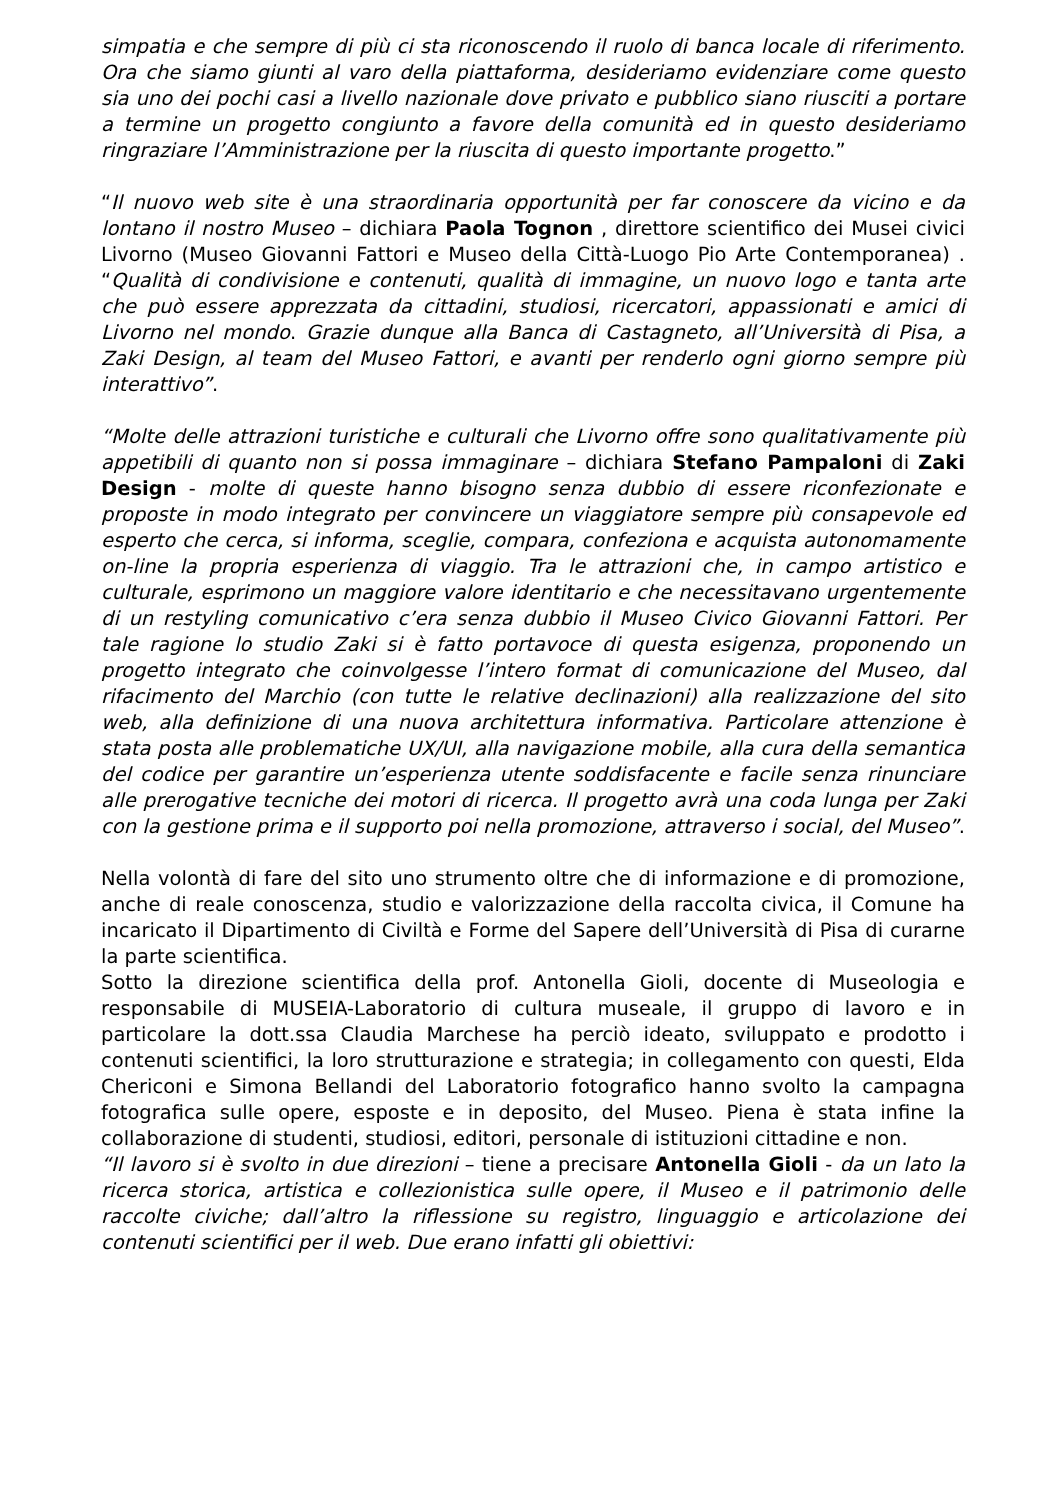simpatia e che sempre di più ci sta riconoscendo il ruolo di banca locale di riferimento. Ora che siamo giunti al varo della piattaforma, desideriamo evidenziare come questo sia uno dei pochi casi a livello nazionale dove privato e pubblico siano riusciti a portare a termine un progetto congiunto a favore della comunità ed in questo desideriamo ringraziare l’Amministrazione per la riuscita di questo importante progetto.”
“Il nuovo web site è una straordinaria opportunità per far conoscere da vicino e da lontano il nostro Museo – dichiara Paola Tognon , direttore scientifico dei Musei civici Livorno (Museo Giovanni Fattori e Museo della Città-Luogo Pio Arte Contemporanea) . “Qualità di condivisione e contenuti, qualità di immagine, un nuovo logo e tanta arte che può essere apprezzata da cittadini, studiosi, ricercatori, appassionati e amici di Livorno nel mondo. Grazie dunque alla Banca di Castagneto, all’Università di Pisa, a Zaki Design, al team del Museo Fattori, e avanti per renderlo ogni giorno sempre più interattivo”.
“Molte delle attrazioni turistiche e culturali che Livorno offre sono qualitativamente più appetibili di quanto non si possa immaginare – dichiara Stefano Pampaloni di Zaki Design - molte di queste hanno bisogno senza dubbio di essere riconfezionate e proposte in modo integrato per convincere un viaggiatore sempre più consapevole ed esperto che cerca, si informa, sceglie, compara, confeziona e acquista autonomamente on-line la propria esperienza di viaggio. Tra le attrazioni che, in campo artistico e culturale, esprimono un maggiore valore identitario e che necessitavano urgentemente di un restyling comunicativo c’era senza dubbio il Museo Civico Giovanni Fattori. Per tale ragione lo studio Zaki si è fatto portavoce di questa esigenza, proponendo un progetto integrato che coinvolgesse l’intero format di comunicazione del Museo, dal rifacimento del Marchio (con tutte le relative declinazioni) alla realizzazione del sito web, alla definizione di una nuova architettura informativa. Particolare attenzione è stata posta alle problematiche UX/UI, alla navigazione mobile, alla cura della semantica del codice per garantire un’esperienza utente soddisfacente e facile senza rinunciare alle prerogative tecniche dei motori di ricerca. Il progetto avrà una coda lunga per Zaki con la gestione prima e il supporto poi nella promozione, attraverso i social, del Museo”.
Nella volontà di fare del sito uno strumento oltre che di informazione e di promozione, anche di reale conoscenza, studio e valorizzazione della raccolta civica, il Comune ha incaricato il Dipartimento di Civiltà e Forme del Sapere dell’Università di Pisa di curarne la parte scientifica.
Sotto la direzione scientifica della prof. Antonella Gioli, docente di Museologia e responsabile di MUSEIA-Laboratorio di cultura museale, il gruppo di lavoro e in particolare la dott.ssa Claudia Marchese ha perciò ideato, sviluppato e prodotto i contenuti scientifici, la loro strutturazione e strategia; in collegamento con questi, Elda Chericoni e Simona Bellandi del Laboratorio fotografico hanno svolto la campagna fotografica sulle opere, esposte e in deposito, del Museo. Piena è stata infine la collaborazione di studenti, studiosi, editori, personale di istituzioni cittadine e non.
“Il lavoro si è svolto in due direzioni – tiene a precisare Antonella Gioli - da un lato la ricerca storica, artistica e collezionistica sulle opere, il Museo e il patrimonio delle raccolte civiche; dall’altro la riflessione su registro, linguaggio e articolazione dei contenuti scientifici per il web. Due erano infatti gli obiettivi: